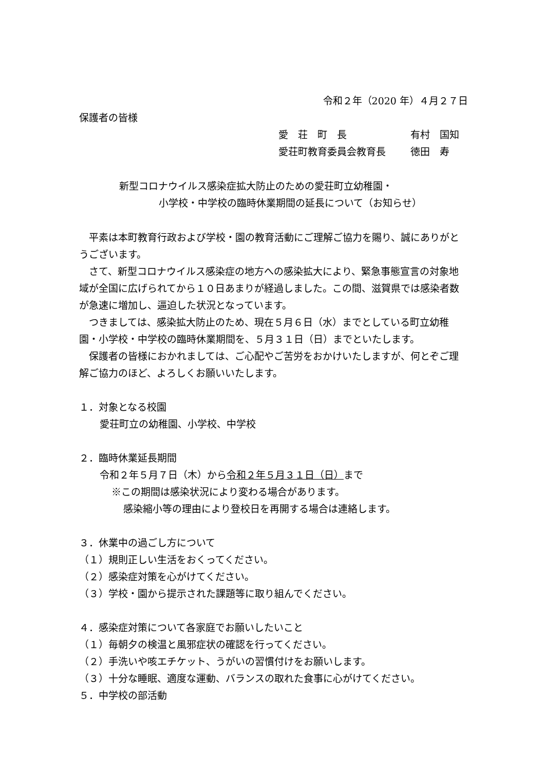令和２年（2020 年）４月２７日
保護者の皆様
愛　荘　町　長 有村　国知
愛荘町教育委員会教育長 徳田　寿
新型コロナウイルス感染症拡大防止のための愛荘町立幼稚園・
小学校・中学校の臨時休業期間の延長について（お知らせ）
　平素は本町教育行政および学校・園の教育活動にご理解ご協力を賜り、誠にありがとうございます。
　さて、新型コロナウイルス感染症の地方への感染拡大により、緊急事態宣言の対象地域が全国に広げられてから１０日あまりが経過しました。この間、滋賀県では感染者数が急速に増加し、逼迫した状況となっています。
　つきましては、感染拡大防止のため、現在５月６日（水）までとしている町立幼稚園・小学校・中学校の臨時休業期間を、５月３１日（日）までといたします。
　保護者の皆様におかれましては、ご心配やご苦労をおかけいたしますが、何とぞご理解ご協力のほど、よろしくお願いいたします。
１．対象となる校園
愛荘町立の幼稚園、小学校、中学校
２．臨時休業延長期間
令和２年５月７日（木）から令和２年５月３１日（日）まで
※この期間は感染状況により変わる場合があります。
感染縮小等の理由により登校日を再開する場合は連絡します。
３．休業中の過ごし方について
（１）規則正しい生活をおくってください。
（２）感染症対策を心がけてください。
（３）学校・園から提示された課題等に取り組んでください。
４．感染症対策について各家庭でお願いしたいこと
（１）毎朝夕の検温と風邪症状の確認を行ってください。
（２）手洗いや咳エチケット、うがいの習慣付けをお願いします。
（３）十分な睡眠、適度な運動、バランスの取れた食事に心がけてください。
５．中学校の部活動